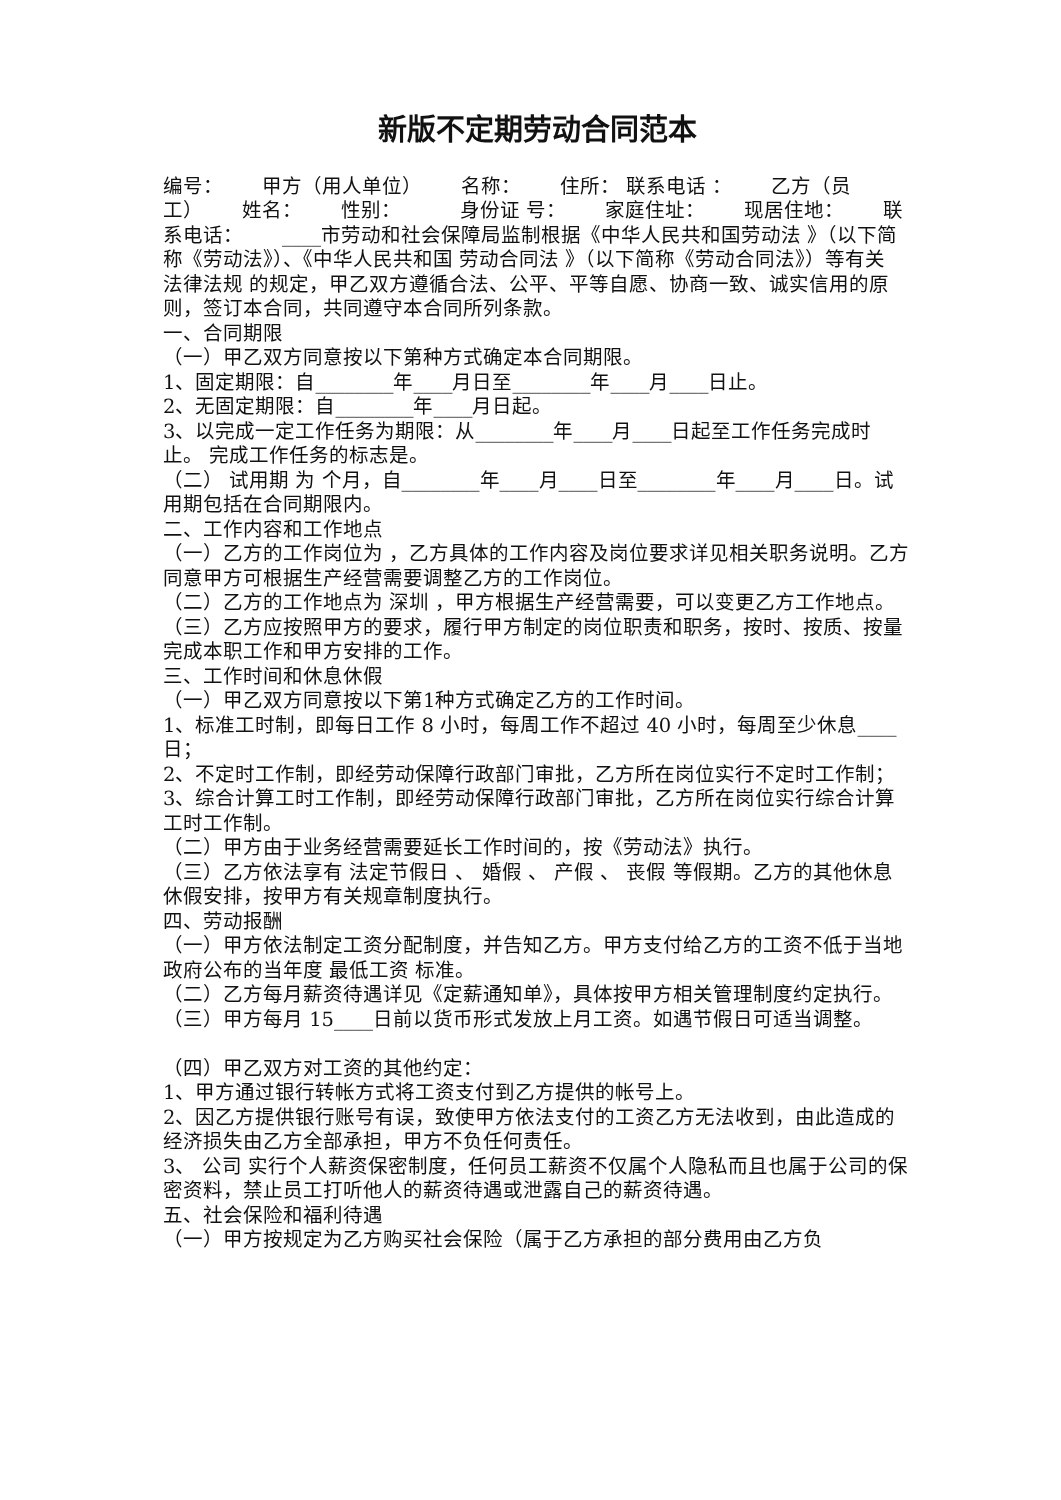新版不定期劳动合同范本
编号：  甲方（用人单位）  名称：  住所： 联系电话 ：  乙方（员工）  姓名：  性别：   身份证 号：  家庭住址：  现居住地：  联系电话：  ____市劳动和社会保障局监制根据《中华人民共和国劳动法 》（以下简称《劳动法》）、《中华人民共和国 劳动合同法 》（以下简称《劳动合同法》）等有关 法律法规 的规定，甲乙双方遵循合法、公平、平等自愿、协商一致、诚实信用的原则，签订本合同，共同遵守本合同所列条款。
一、合同期限
（一）甲乙双方同意按以下第种方式确定本合同期限。
1、固定期限：自________年____月日至________年____月____日止。
2、无固定期限：自________年____月日起。
3、以完成一定工作任务为期限：从________年____月____日起至工作任务完成时止。 完成工作任务的标志是。
（二） 试用期 为 个月，自________年____月____日至________年____月____日。试用期包括在合同期限内。
二、工作内容和工作地点
（一）乙方的工作岗位为 ，乙方具体的工作内容及岗位要求详见相关职务说明。乙方同意甲方可根据生产经营需要调整乙方的工作岗位。
（二）乙方的工作地点为 深圳 ，甲方根据生产经营需要，可以变更乙方工作地点。
（三）乙方应按照甲方的要求，履行甲方制定的岗位职责和职务，按时、按质、按量完成本职工作和甲方安排的工作。
三、工作时间和休息休假
（一）甲乙双方同意按以下第1种方式确定乙方的工作时间。
1、标准工时制，即每日工作 8 小时，每周工作不超过 40 小时，每周至少休息____日；
2、不定时工作制，即经劳动保障行政部门审批，乙方所在岗位实行不定时工作制；
3、综合计算工时工作制，即经劳动保障行政部门审批，乙方所在岗位实行综合计算工时工作制。
（二）甲方由于业务经营需要延长工作时间的，按《劳动法》执行。
（三）乙方依法享有 法定节假日 、 婚假 、 产假 、 丧假 等假期。乙方的其他休息休假安排，按甲方有关规章制度执行。
四、劳动报酬
（一）甲方依法制定工资分配制度，并告知乙方。甲方支付给乙方的工资不低于当地政府公布的当年度 最低工资 标准。
（二）乙方每月薪资待遇详见《定薪通知单》，具体按甲方相关管理制度约定执行。
（三）甲方每月 15____日前以货币形式发放上月工资。如遇节假日可适当调整。
（四）甲乙双方对工资的其他约定：
1、甲方通过银行转帐方式将工资支付到乙方提供的帐号上。
2、因乙方提供银行账号有误，致使甲方依法支付的工资乙方无法收到，由此造成的经济损失由乙方全部承担，甲方不负任何责任。
3、 公司 实行个人薪资保密制度，任何员工薪资不仅属个人隐私而且也属于公司的保密资料，禁止员工打听他人的薪资待遇或泄露自己的薪资待遇。
五、社会保险和福利待遇
（一）甲方按规定为乙方购买社会保险（属于乙方承担的部分费用由乙方负